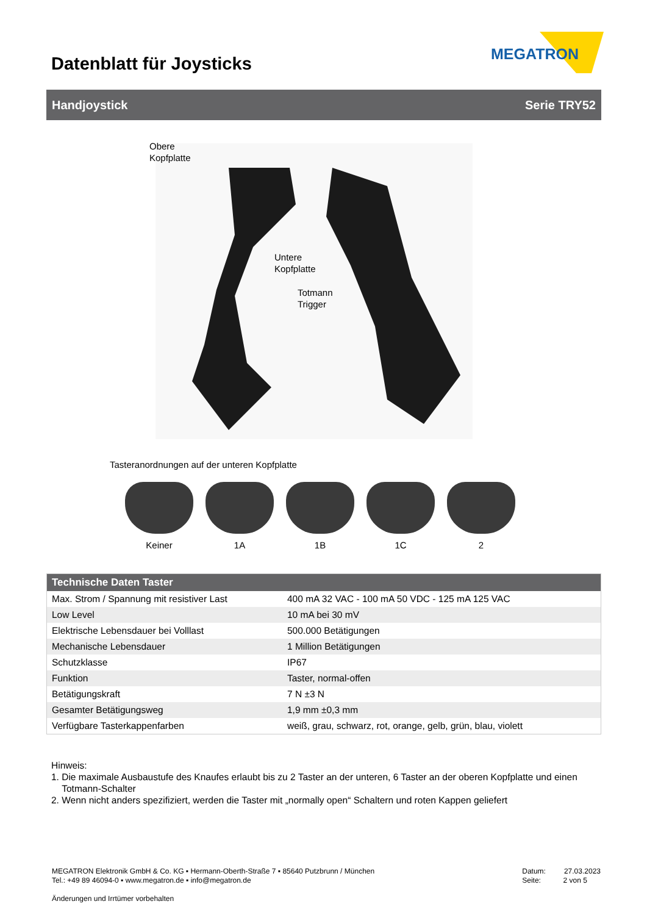Datenblatt für Joysticks
MEGATRON
Handjoystick Serie TRY52
Obere
Kopfplatte
Untere
Kopfplatte
Totmann
Trigger
Tasteranordnungen auf der unteren Kopfplatte
Keiner 1A 1B 1C 2
| Technische Daten Taster | |
| --- | --- |
| Max. Strom / Spannung mit resistiver Last | 400 mA 32 VAC - 100 mA 50 VDC - 125 mA 125 VAC |
| Low Level | 10 mA bei 30 mV |
| Elektrische Lebensdauer bei Volllast | 500.000 Betätigungen |
| Mechanische Lebensdauer | 1 Million Betätigungen |
| Schutzklasse | IP67 |
| Funktion | Taster, normal-offen |
| Betätigungskraft | 7 N ±3 N |
| Gesamter Betätigungsweg | 1,9 mm ±0,3 mm |
| Verfügbare Tasterkappenfarben | weiß, grau, schwarz, rot, orange, gelb, grün, blau, violett |
Hinweis:
1. Die maximale Ausbaustufe des Knaufes erlaubt bis zu 2 Taster an der unteren, 6 Taster an der oberen Kopfplatte und einen
Totmann-Schalter
2. Wenn nicht anders spezifiziert, werden die Taster mit „normally open“ Schaltern und roten Kappen geliefert
MEGATRON Elektronik GmbH & Co. KG ▪ Hermann-Oberth-Straße 7 ▪ 85640 Putzbrunn / München
Tel.: +49 89 46094-0 ▪ www.megatron.de ▪ info@megatron.de
Datum: 27.03.2023
Seite: 2 von 5
Änderungen und Irrtümer vorbehalten